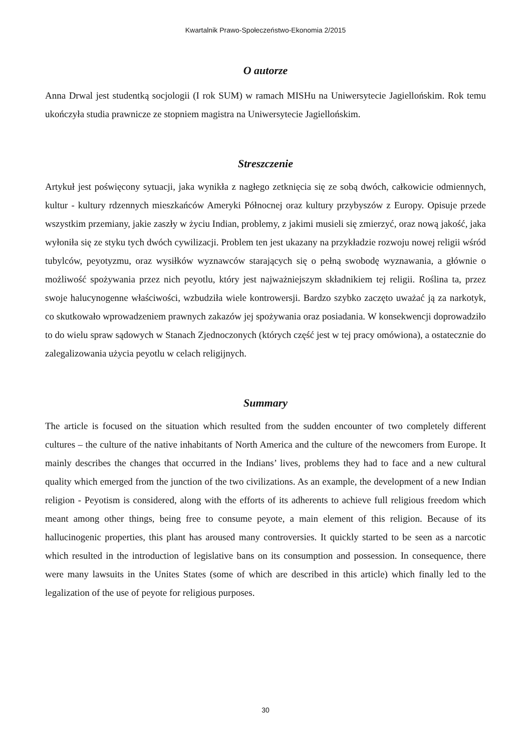Kwartalnik Prawo-Społeczeństwo-Ekonomia 2/2015
O autorze
Anna Drwal jest studentką socjologii (I rok SUM) w ramach MISHu na Uniwersytecie Jagiellońskim. Rok temu ukończyła studia prawnicze ze stopniem magistra na Uniwersytecie Jagiellońskim.
Streszczenie
Artykuł jest poświęcony sytuacji, jaka wynikła z nagłego zetknięcia się ze sobą dwóch, całkowicie odmiennych, kultur - kultury rdzennych mieszkańców Ameryki Północnej oraz kultury przybyszów z Europy. Opisuje przede wszystkim przemiany, jakie zaszły w życiu Indian, problemy, z jakimi musieli się zmierzyć, oraz nową jakość, jaka wyłoniła się ze styku tych dwóch cywilizacji. Problem ten jest ukazany na przykładzie rozwoju nowej religii wśród tubylców, peyotyzmu, oraz wysiłków wyznawców starających się o pełną swobodę wyznawania, a głównie o możliwość spożywania przez nich peyotlu, który jest najważniejszym składnikiem tej religii. Roślina ta, przez swoje halucynogenne właściwości, wzbudziła wiele kontrowersji. Bardzo szybko zaczęto uważać ją za narkotyk, co skutkowało wprowadzeniem prawnych zakazów jej spożywania oraz posiadania. W konsekwencji doprowadziło to do wielu spraw sądowych w Stanach Zjednoczonych (których część jest w tej pracy omówiona), a ostatecznie do zalegalizowania użycia peyotlu w celach religijnych.
Summary
The article is focused on the situation which resulted from the sudden encounter of two completely different cultures – the culture of the native inhabitants of North America and the culture of the newcomers from Europe. It mainly describes the changes that occurred in the Indians’ lives, problems they had to face and a new cultural quality which emerged from the junction of the two civilizations. As an example, the development of a new Indian religion - Peyotism is considered, along with the efforts of its adherents to achieve full religious freedom which meant among other things, being free to consume peyote, a main element of this religion. Because of its hallucinogenic properties, this plant has aroused many controversies. It quickly started to be seen as a narcotic which resulted in the introduction of legislative bans on its consumption and possession. In consequence, there were many lawsuits in the Unites States (some of which are described in this article) which finally led to the legalization of the use of peyote for religious purposes.
30